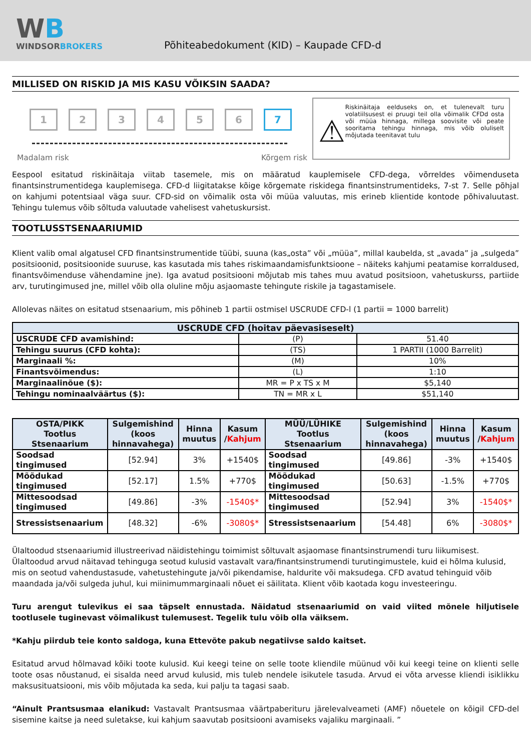WB
WINDSORBROKERS
Põhiteabedokument (KID) – Kaupade CFD-d
MILLISED ON RISKID JA MIS KASU VÕIKSIN SAADA?
1 2 3 4 5 6 7
Madalam risk Kõrgem risk
⚠
Riskinäitaja eelduseks on, et tulenevalt turu volatiilsusest ei pruugi teil olla võimalik CFDd osta või müüa hinnaga, millega soovisite või peate sooritama tehingu hinnaga, mis võib oluliselt mõjutada teenitavat tulu
Eespool esitatud riskinäitaja viitab tasemele, mis on määratud kauplemisele CFD-dega, võrreldes võimenduseta finantsinstrumentidega kauplemisega. CFD-d liigitatakse kõige kõrgemate riskidega finantsinstrumentideks, 7-st 7. Selle põhjal on kahjumi potentsiaal väga suur. CFD-sid on võimalik osta või müüa valuutas, mis erineb klientide kontode põhivaluutast. Tehingu tulemus võib sõltuda valuutade vahelisest vahetuskursist.
TOOTLUSSTSENAARIUMID
Klient valib omal algatusel CFD finantsinstrumentide tüübi, suuna (kas„osta” või „müüa”, millal kaubelda, st „avada” ja „sulgeda” positsioonid, positsioonide suuruse, kas kasutada mis tahes riskimaandamisfunktsioone – näiteks kahjumi peatamise korraldused, finantsvõimenduse vähendamine jne). Iga avatud positsiooni mõjutab mis tahes muu avatud positsioon, vahetuskurss, partiide arv, turutingimused jne, millel võib olla oluline mõju asjaomaste tehingute riskile ja tagastamisele.
Allolevas näites on esitatud stsenaarium, mis põhineb 1 partii ostmisel USCRUDE CFD-l (1 partii = 1000 barrelit)
| USCRUDE CFD (hoitav päevasiseselt) | | |
| --- | --- | --- |
| USCRUDE CFD avamishind: | (P) | 51.40 |
| Tehingu suurus (CFD kohta): | (TS) | 1 PARTII (1000 Barrelit) |
| Marginaali %: | (M) | 10% |
| Finantsvõimendus: | (L) | 1:10 |
| Marginaalinõue ($): | MR = P x TS x M | $5,140 |
| Tehingu nominaalväärtus ($): | TN = MR x L | $51,140 |
| OSTA/PIKK Tootlus Stsenaarium | Sulgemishind (koos hinnavahega) | Hinna muutus | Kasum / Kahjum | MÜÜ/LÜHIKE Tootlus Stsenaarium | Sulgemishind (koos hinnavahega) | Hinna muutus | Kasum / Kahjum |
| --- | --- | --- | --- | --- | --- | --- | --- |
| Soodsad tingimused | [52.94] | 3% | +1540$ | Soodsad tingimused | [49.86] | -3% | +1540$ |
| Mõõdukad tingimused | [52.17] | 1.5% | +770$ | Mõõdukad tingimused | [50.63] | -1.5% | +770$ |
| Mittesoodsad tingimused | [49.86] | -3% | -1540$* | Mittesoodsad tingimused | [52.94] | 3% | -1540$* |
| Stressistsenaarium | [48.32] | -6% | -3080$* | Stressistsenaarium | [54.48] | 6% | -3080$* |
Ülaltoodud stsenaariumid illustreerivad näidistehingu toimimist sõltuvalt asjaomase finantsinstrumendi turu liikumisest. Ülaltoodud arvud näitavad tehinguga seotud kulusid vastavalt vara/finantsinstrumendi turutingimustele, kuid ei hõlma kulusid, mis on seotud vahendustasude, vahetustehingute ja/või pikendamise, haldurite või maksudega. CFD avatud tehinguid võib maandada ja/või sulgeda juhul, kui miinimummarginaali nõuet ei säilitata. Klient võib kaotada kogu investeeringu.
Turu arengut tulevikus ei saa täpselt ennustada. Näidatud stsenaariumid on vaid viited mõnele hiljutisele tootlusele tuginevast võimalikust tulemusest. Tegelik tulu võib olla väiksem.
*Kahju piirdub teie konto saldoga, kuna Ettevõte pakub negatiivse saldo kaitset.
Esitatud arvud hõlmavad kõiki toote kulusid. Kui keegi teine on selle toote kliendile müünud või kui keegi teine on klienti selle toote osas nõustanud, ei sisalda need arvud kulusid, mis tuleb nendele isikutele tasuda. Arvud ei võta arvesse kliendi isiklikku maksusituatsiooni, mis võib mõjutada ka seda, kui palju ta tagasi saab.
“Ainult Prantsusmaa elanikud: Vastavalt Prantsusmaa väärtpaberituru järelevalveameti (AMF) nõuetele on kõigil CFD-del sisemine kaitse ja need suletakse, kui kahjum saavutab positsiooni avamiseks vajaliku marginaali. ”